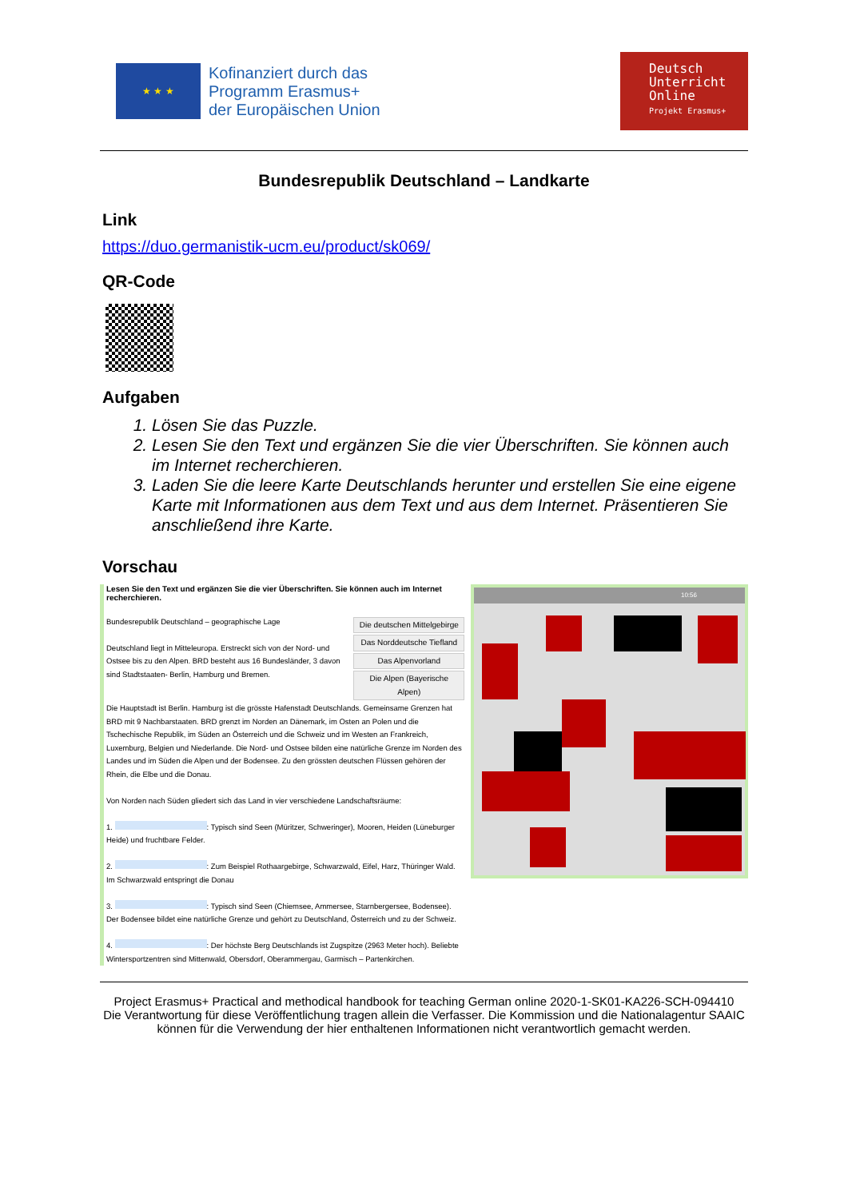★ ★ ★
Kofinanziert durch das
Programm Erasmus+
der Europäischen Union
Deutsch
Unterricht
Online
Projekt Erasmus+
Bundesrepublik Deutschland – Landkarte
Link
https://duo.germanistik-ucm.eu/product/sk069/
QR-Code
Aufgaben
1. Lösen Sie das Puzzle.
2. Lesen Sie den Text und ergänzen Sie die vier Überschriften. Sie können auch im Internet recherchieren.
3. Laden Sie die leere Karte Deutschlands herunter und erstellen Sie eine eigene Karte mit Informationen aus dem Text und aus dem Internet. Präsentieren Sie anschließend ihre Karte.
Vorschau
Lesen Sie den Text und ergänzen Sie die vier Überschriften. Sie können auch im Internet recherchieren.
Bundesrepublik Deutschland – geographische Lage
Deutschland liegt in Mitteleuropa. Erstreckt sich von der Nord- und Ostsee bis zu den Alpen. BRD besteht aus 16 Bundesländer, 3 davon sind Stadtstaaten- Berlin, Hamburg und Bremen.
Die deutschen Mittelgebirge
Das Norddeutsche Tiefland
Das Alpenvorland
Die Alpen (Bayerische Alpen)
Die Hauptstadt ist Berlin. Hamburg ist die grösste Hafenstadt Deutschlands. Gemeinsame Grenzen hat BRD mit 9 Nachbarstaaten. BRD grenzt im Norden an Dänemark, im Osten an Polen und die Tschechische Republik, im Süden an Österreich und die Schweiz und im Westen an Frankreich, Luxemburg, Belgien und Niederlande. Die Nord- und Ostsee bilden eine natürliche Grenze im Norden des Landes und im Süden die Alpen und der Bodensee. Zu den grössten deutschen Flüssen gehören der Rhein, die Elbe und die Donau.
Von Norden nach Süden gliedert sich das Land in vier verschiedene Landschaftsräume:
1. : Typisch sind Seen (Müritzer, Schweringer), Mooren, Heiden (Lüneburger Heide) und fruchtbare Felder.
2. : Zum Beispiel Rothaargebirge, Schwarzwald, Eifel, Harz, Thüringer Wald. Im Schwarzwald entspringt die Donau
3. : Typisch sind Seen (Chiemsee, Ammersee, Starnbergersee, Bodensee). Der Bodensee bildet eine natürliche Grenze und gehört zu Deutschland, Österreich und zu der Schweiz.
4. : Der höchste Berg Deutschlands ist Zugspitze (2963 Meter hoch). Beliebte Wintersportzentren sind Mittenwald, Obersdorf, Oberammergau, Garmisch – Partenkirchen.
10:56
Project Erasmus+ Practical and methodical handbook for teaching German online 2020-1-SK01-KA226-SCH-094410
Die Verantwortung für diese Veröffentlichung tragen allein die Verfasser. Die Kommission und die Nationalagentur SAAIC können für die Verwendung der hier enthaltenen Informationen nicht verantwortlich gemacht werden.